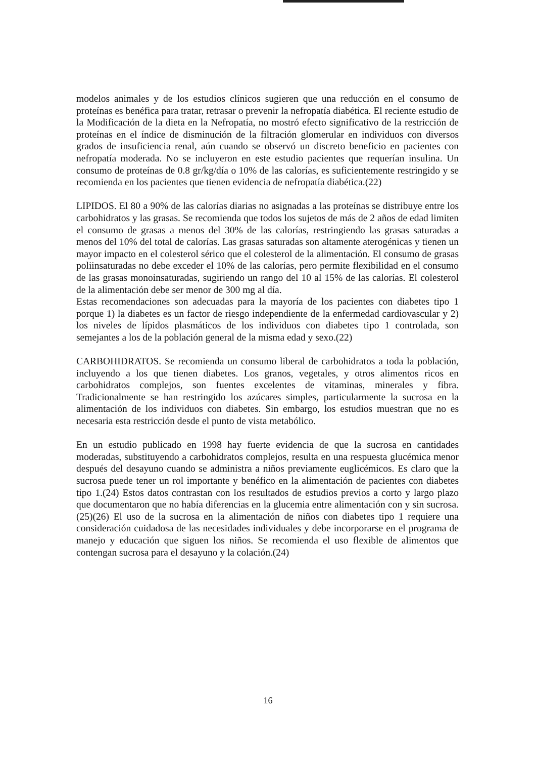modelos animales y de los estudios clínicos sugieren que una reducción en el consumo de proteínas es benéfica para tratar, retrasar o prevenir la nefropatía diabética. El reciente estudio de la Modificación de la dieta en la Nefropatía, no mostró efecto significativo de la restricción de proteínas en el índice de disminución de la filtración glomerular en individuos con diversos grados de insuficiencia renal, aún cuando se observó un discreto beneficio en pacientes con nefropatía moderada. No se incluyeron en este estudio pacientes que requerían insulina. Un consumo de proteínas de 0.8 gr/kg/día o 10% de las calorías, es suficientemente restringido y se recomienda en los pacientes que tienen evidencia de nefropatía diabética.(22)
LIPIDOS. El 80 a 90% de las calorías diarias no asignadas a las proteínas se distribuye entre los carbohidratos y las grasas. Se recomienda que todos los sujetos de más de 2 años de edad limiten el consumo de grasas a menos del 30% de las calorías, restringiendo las grasas saturadas a menos del 10% del total de calorías. Las grasas saturadas son altamente aterogénicas y tienen un mayor impacto en el colesterol sérico que el colesterol de la alimentación. El consumo de grasas poliinsaturadas no debe exceder el 10% de las calorías, pero permite flexibilidad en el consumo de las grasas monoinsaturadas, sugiriendo un rango del 10 al 15% de las calorías. El colesterol de la alimentación debe ser menor de 300 mg al día.
Estas recomendaciones son adecuadas para la mayoría de los pacientes con diabetes tipo 1 porque 1) la diabetes es un factor de riesgo independiente de la enfermedad cardiovascular y 2) los niveles de lípidos plasmáticos de los individuos con diabetes tipo 1 controlada, son semejantes a los de la población general de la misma edad y sexo.(22)
CARBOHIDRATOS. Se recomienda un consumo liberal de carbohidratos a toda la población, incluyendo a los que tienen diabetes. Los granos, vegetales, y otros alimentos ricos en carbohidratos complejos, son fuentes excelentes de vitaminas, minerales y fibra. Tradicionalmente se han restringido los azúcares simples, particularmente la sucrosa en la alimentación de los individuos con diabetes. Sin embargo, los estudios muestran que no es necesaria esta restricción desde el punto de vista metabólico.
En un estudio publicado en 1998 hay fuerte evidencia de que la sucrosa en cantidades moderadas, substituyendo a carbohidratos complejos, resulta en una respuesta glucémica menor después del desayuno cuando se administra a niños previamente euglicémicos. Es claro que la sucrosa puede tener un rol importante y benéfico en la alimentación de pacientes con diabetes tipo 1.(24) Estos datos contrastan con los resultados de estudios previos a corto y largo plazo que documentaron que no había diferencias en la glucemia entre alimentación con y sin sucrosa.(25)(26) El uso de la sucrosa en la alimentación de niños con diabetes tipo 1 requiere una consideración cuidadosa de las necesidades individuales y debe incorporarse en el programa de manejo y educación que siguen los niños. Se recomienda el uso flexible de alimentos que contengan sucrosa para el desayuno y la colación.(24)
16